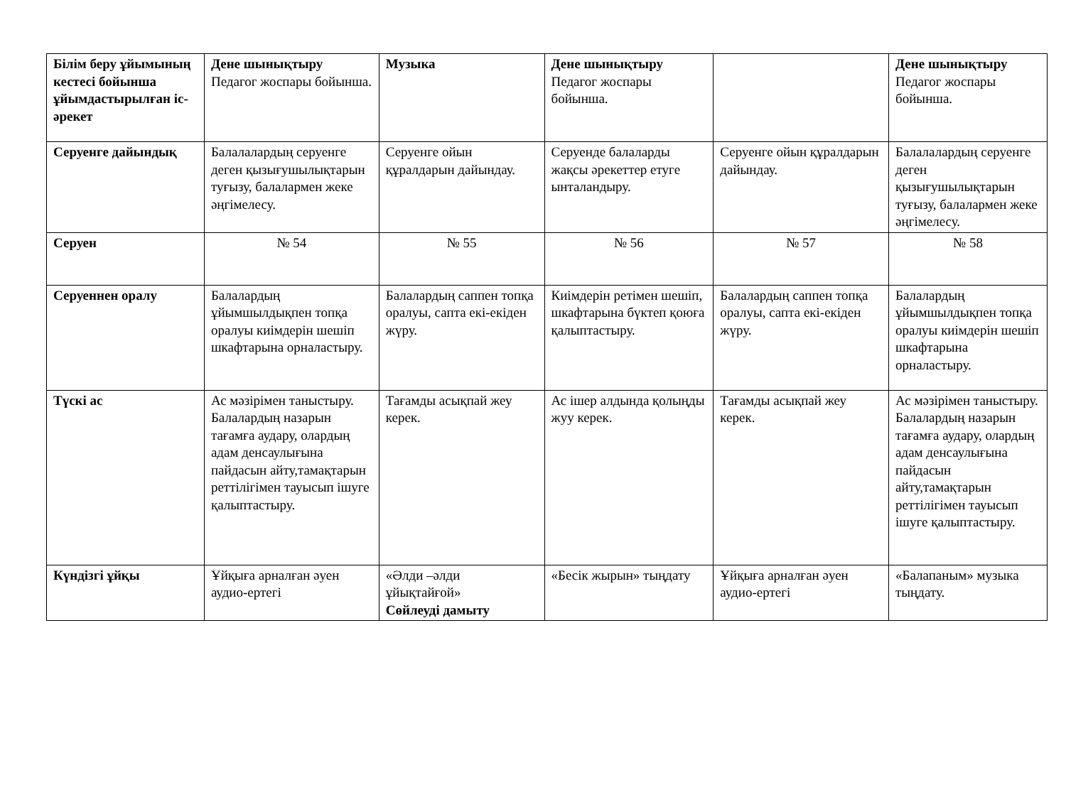| Білім беру ұйымының кестесі бойынша ұйымдастырылған іс-әрекет | Дене шынықтыру Педагог жоспары бойынша. | Музыка | Дене шынықтыру Педагог жоспары бойынша. | | Дене шынықтыру Педагог жоспары бойынша. |
| Серуенге дайындық | Балалалардың серуенге деген қызығушылықтарын туғызу, балалармен жеке әңгімелесу. | Серуенге ойын құралдарын дайындау. | Серуенде балаларды жақсы әрекеттер етуге ынталандыру. | Серуенге ойын құралдарын дайындау. | Балалалардың серуенге деген қызығушылықтарын туғызу, балалармен жеке әңгімелесу. |
| Серуен | № 54 | № 55 | № 56 | № 57 | № 58 |
| Серуеннен оралу | Балалардың ұйымшылдықпен топқа оралуы киімдерін шешіп шкафтарына орналастыру. | Балалардың саппен топқа оралуы, сапта екі-екіден жүру. | Киімдерін ретімен шешіп, шкафтарына бүктеп қоюға қалыптастыру. | Балалардың саппен топқа оралуы, сапта екі-екіден жүру. | Балалардың ұйымшылдықпен топқа оралуы киімдерін шешіп шкафтарына орналастыру. |
| Түскі ас | Ас мәзірімен таныстыру. Балалардың назарын тағамға аудару, олардың адам денсаулығына пайдасын айту,тамақтарын реттілігімен тауысып ішуге қалыптастыру. | Тағамды асықпай жеу керек. | Ас ішер алдында қолыңды жуу керек. | Тағамды асықпай жеу керек. | Ас мәзірімен таныстыру. Балалардың назарын тағамға аудару, олардың адам денсаулығына пайдасын айту,тамақтарын реттілігімен тауысып ішуге қалыптастыру. |
| Күндізгі ұйқы | Ұйқыға арналған әуен аудио-ертегі | «Әлди –әлди ұйықтайғой» Сөйлеуді дамыту | «Бесік жырын» тыңдату | Ұйқыға арналған әуен аудио-ертегі | «Балапаным» музыка тыңдату. |